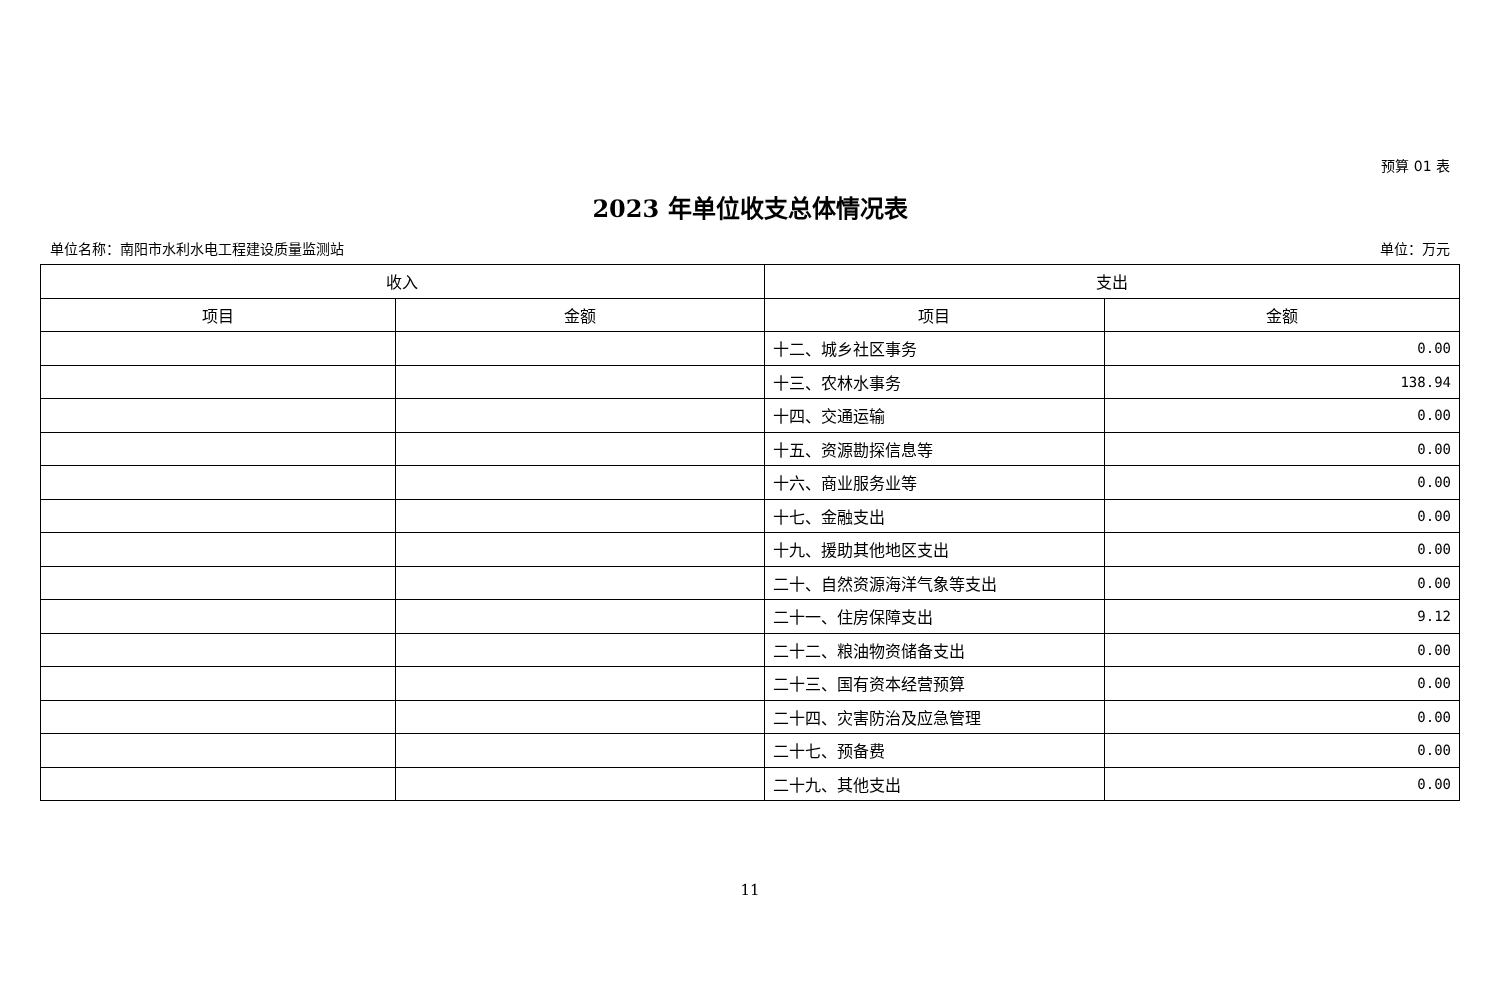预算 01 表
2023 年单位收支总体情况表
单位名称：南阳市水利水电工程建设质量监测站 单位：万元
| 收入 | | 支出 | |
| --- | --- | --- | --- |
| 项目 | 金额 | 项目 | 金额 |
| | | 十二、城乡社区事务 | 0.00 |
| | | 十三、农林水事务 | 138.94 |
| | | 十四、交通运输 | 0.00 |
| | | 十五、资源勘探信息等 | 0.00 |
| | | 十六、商业服务业等 | 0.00 |
| | | 十七、金融支出 | 0.00 |
| | | 十九、援助其他地区支出 | 0.00 |
| | | 二十、自然资源海洋气象等支出 | 0.00 |
| | | 二十一、住房保障支出 | 9.12 |
| | | 二十二、粮油物资储备支出 | 0.00 |
| | | 二十三、国有资本经营预算 | 0.00 |
| | | 二十四、灾害防治及应急管理 | 0.00 |
| | | 二十七、预备费 | 0.00 |
| | | 二十九、其他支出 | 0.00 |
11